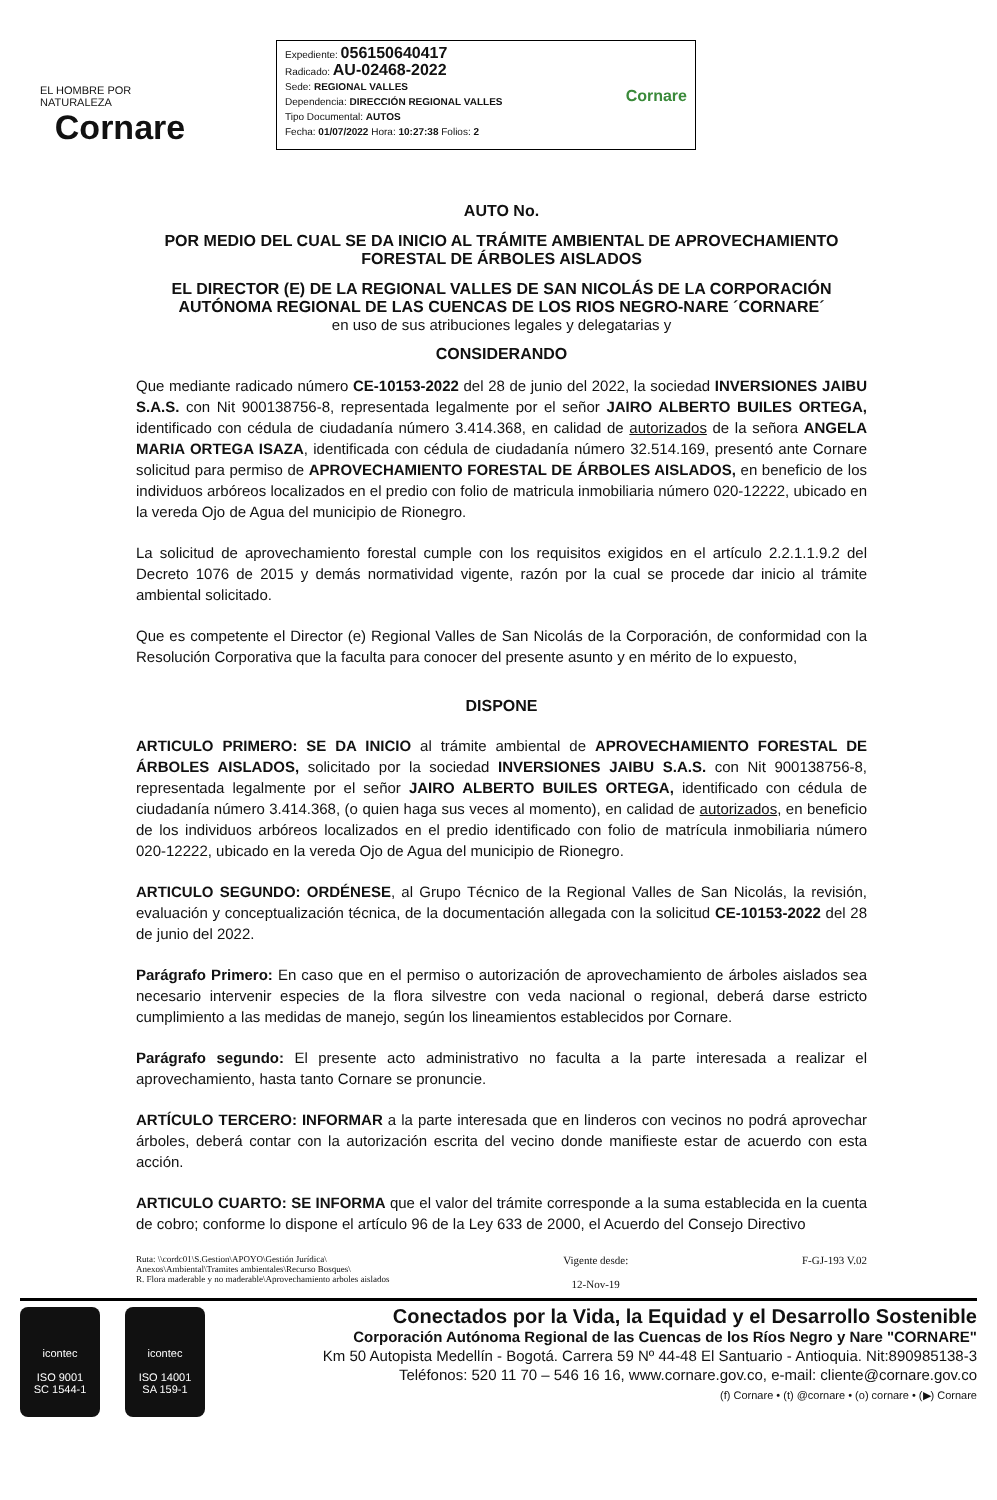EL HOMBRE POR NATURALEZA
Cornare
Expediente: 056150640417
Radicado: AU-02468-2022
Sede: REGIONAL VALLES
Dependencia: DIRECCIÓN REGIONAL VALLES
Tipo Documental: AUTOS
Fecha: 01/07/2022 Hora: 10:27:38 Folios: 2
Cornare
AUTO No.
POR MEDIO DEL CUAL SE DA INICIO AL TRÁMITE AMBIENTAL DE APROVECHAMIENTO FORESTAL DE ÁRBOLES AISLADOS
EL DIRECTOR (E) DE LA REGIONAL VALLES DE SAN NICOLÁS DE LA CORPORACIÓN AUTÓNOMA REGIONAL DE LAS CUENCAS DE LOS RIOS NEGRO-NARE ´CORNARE´
en uso de sus atribuciones legales y delegatarias y
CONSIDERANDO
Que mediante radicado número CE-10153-2022 del 28 de junio del 2022, la sociedad INVERSIONES JAIBU S.A.S. con Nit 900138756-8, representada legalmente por el señor JAIRO ALBERTO BUILES ORTEGA, identificado con cédula de ciudadanía número 3.414.368, en calidad de autorizados de la señora ANGELA MARIA ORTEGA ISAZA, identificada con cédula de ciudadanía número 32.514.169, presentó ante Cornare solicitud para permiso de APROVECHAMIENTO FORESTAL DE ÁRBOLES AISLADOS, en beneficio de los individuos arbóreos localizados en el predio con folio de matricula inmobiliaria número 020-12222, ubicado en la vereda Ojo de Agua del municipio de Rionegro.
La solicitud de aprovechamiento forestal cumple con los requisitos exigidos en el artículo 2.2.1.1.9.2 del Decreto 1076 de 2015 y demás normatividad vigente, razón por la cual se procede dar inicio al trámite ambiental solicitado.
Que es competente el Director (e) Regional Valles de San Nicolás de la Corporación, de conformidad con la Resolución Corporativa que la faculta para conocer del presente asunto y en mérito de lo expuesto,
DISPONE
ARTICULO PRIMERO: SE DA INICIO al trámite ambiental de APROVECHAMIENTO FORESTAL DE ÁRBOLES AISLADOS, solicitado por la sociedad INVERSIONES JAIBU S.A.S. con Nit 900138756-8, representada legalmente por el señor JAIRO ALBERTO BUILES ORTEGA, identificado con cédula de ciudadanía número 3.414.368, (o quien haga sus veces al momento), en calidad de autorizados, en beneficio de los individuos arbóreos localizados en el predio identificado con folio de matrícula inmobiliaria número 020-12222, ubicado en la vereda Ojo de Agua del municipio de Rionegro.
ARTICULO SEGUNDO: ORDÉNESE, al Grupo Técnico de la Regional Valles de San Nicolás, la revisión, evaluación y conceptualización técnica, de la documentación allegada con la solicitud CE-10153-2022 del 28 de junio del 2022.
Parágrafo Primero: En caso que en el permiso o autorización de aprovechamiento de árboles aislados sea necesario intervenir especies de la flora silvestre con veda nacional o regional, deberá darse estricto cumplimiento a las medidas de manejo, según los lineamientos establecidos por Cornare.
Parágrafo segundo: El presente acto administrativo no faculta a la parte interesada a realizar el aprovechamiento, hasta tanto Cornare se pronuncie.
ARTÍCULO TERCERO: INFORMAR a la parte interesada que en linderos con vecinos no podrá aprovechar árboles, deberá contar con la autorización escrita del vecino donde manifieste estar de acuerdo con esta acción.
ARTICULO CUARTO: SE INFORMA que el valor del trámite corresponde a la suma establecida en la cuenta de cobro; conforme lo dispone el artículo 96 de la Ley 633 de 2000, el Acuerdo del Consejo Directivo
Ruta: \\cordc01\S.Gestion\APOYO\Gestión Jurídica\
Anexos\Ambiental\Tramites ambientales\Recurso Bosques\
R. Flora maderable y no maderable\Aprovechamiento arboles aislados
Vigente desde:
12-Nov-19
F-GJ-193 V.02
icontec
ISO 9001
SC 1544-1
icontec
ISO 14001
SA 159-1
Conectados por la Vida, la Equidad y el Desarrollo Sostenible
Corporación Autónoma Regional de las Cuencas de los Ríos Negro y Nare "CORNARE"
Km 50 Autopista Medellín - Bogotá. Carrera 59 Nº 44-48 El Santuario - Antioquia. Nit:890985138-3
Teléfonos: 520 11 70 – 546 16 16, www.cornare.gov.co, e-mail: cliente@cornare.gov.co
(f) Cornare • (t) @cornare • (o) cornare • (▶) Cornare